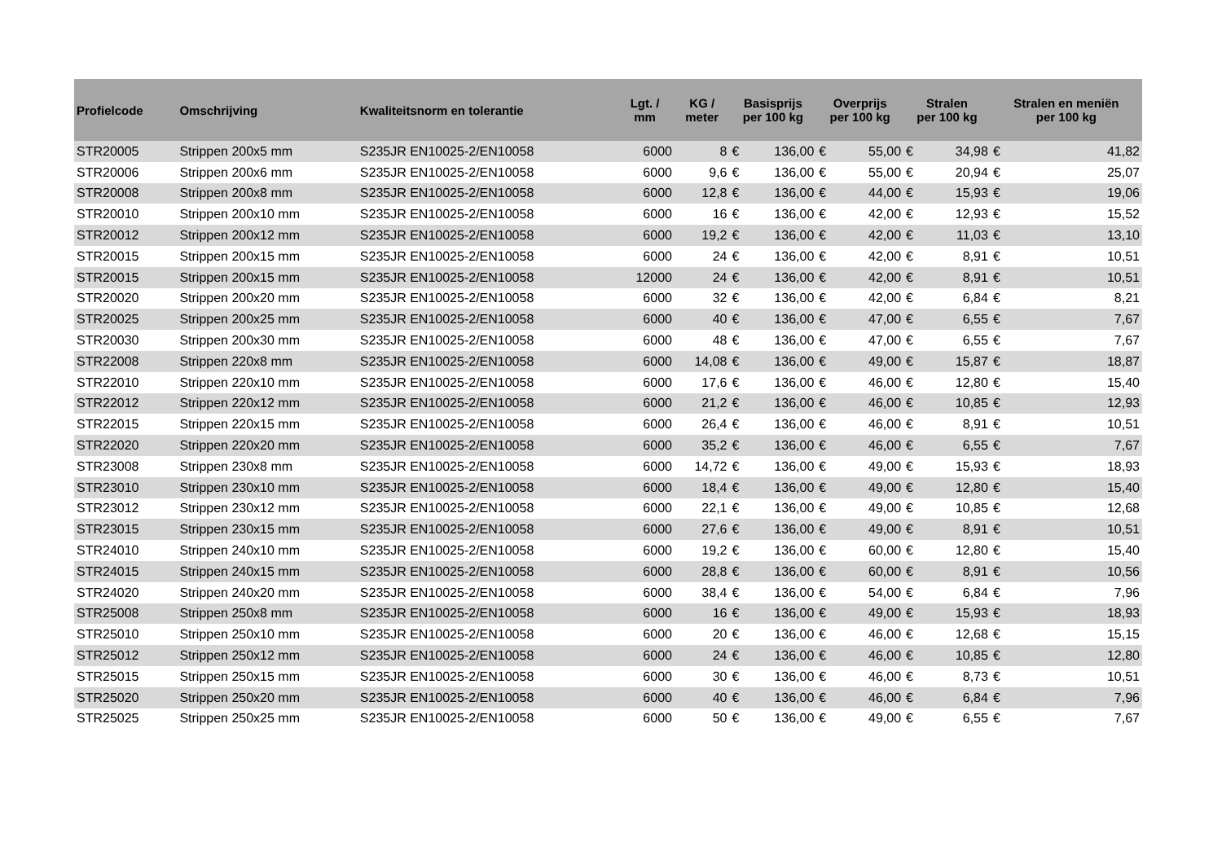| Profielcode | Omschrijving | Kwaliteitsnorm en tolerantie | Lgt. / mm | KG / meter | Basisprijs per 100 kg | | Overprijs per 100 kg | | Stralen per 100 kg | | Stralen en meniën per 100 kg | |
| --- | --- | --- | --- | --- | --- | --- | --- | --- | --- | --- | --- | --- |
| STR20005 | Strippen 200x5 mm | S235JR EN10025-2/EN10058 | 6000 | 8 | € | 136,00 | € | 55,00 | € | 34,98 | € | 41,82 |
| STR20006 | Strippen 200x6 mm | S235JR EN10025-2/EN10058 | 6000 | 9,6 | € | 136,00 | € | 55,00 | € | 20,94 | € | 25,07 |
| STR20008 | Strippen 200x8 mm | S235JR EN10025-2/EN10058 | 6000 | 12,8 | € | 136,00 | € | 44,00 | € | 15,93 | € | 19,06 |
| STR20010 | Strippen 200x10 mm | S235JR EN10025-2/EN10058 | 6000 | 16 | € | 136,00 | € | 42,00 | € | 12,93 | € | 15,52 |
| STR20012 | Strippen 200x12 mm | S235JR EN10025-2/EN10058 | 6000 | 19,2 | € | 136,00 | € | 42,00 | € | 11,03 | € | 13,10 |
| STR20015 | Strippen 200x15 mm | S235JR EN10025-2/EN10058 | 6000 | 24 | € | 136,00 | € | 42,00 | € | 8,91 | € | 10,51 |
| STR20015 | Strippen 200x15 mm | S235JR EN10025-2/EN10058 | 12000 | 24 | € | 136,00 | € | 42,00 | € | 8,91 | € | 10,51 |
| STR20020 | Strippen 200x20 mm | S235JR EN10025-2/EN10058 | 6000 | 32 | € | 136,00 | € | 42,00 | € | 6,84 | € | 8,21 |
| STR20025 | Strippen 200x25 mm | S235JR EN10025-2/EN10058 | 6000 | 40 | € | 136,00 | € | 47,00 | € | 6,55 | € | 7,67 |
| STR20030 | Strippen 200x30 mm | S235JR EN10025-2/EN10058 | 6000 | 48 | € | 136,00 | € | 47,00 | € | 6,55 | € | 7,67 |
| STR22008 | Strippen 220x8 mm | S235JR EN10025-2/EN10058 | 6000 | 14,08 | € | 136,00 | € | 49,00 | € | 15,87 | € | 18,87 |
| STR22010 | Strippen 220x10 mm | S235JR EN10025-2/EN10058 | 6000 | 17,6 | € | 136,00 | € | 46,00 | € | 12,80 | € | 15,40 |
| STR22012 | Strippen 220x12 mm | S235JR EN10025-2/EN10058 | 6000 | 21,2 | € | 136,00 | € | 46,00 | € | 10,85 | € | 12,93 |
| STR22015 | Strippen 220x15 mm | S235JR EN10025-2/EN10058 | 6000 | 26,4 | € | 136,00 | € | 46,00 | € | 8,91 | € | 10,51 |
| STR22020 | Strippen 220x20 mm | S235JR EN10025-2/EN10058 | 6000 | 35,2 | € | 136,00 | € | 46,00 | € | 6,55 | € | 7,67 |
| STR23008 | Strippen 230x8 mm | S235JR EN10025-2/EN10058 | 6000 | 14,72 | € | 136,00 | € | 49,00 | € | 15,93 | € | 18,93 |
| STR23010 | Strippen 230x10 mm | S235JR EN10025-2/EN10058 | 6000 | 18,4 | € | 136,00 | € | 49,00 | € | 12,80 | € | 15,40 |
| STR23012 | Strippen 230x12 mm | S235JR EN10025-2/EN10058 | 6000 | 22,1 | € | 136,00 | € | 49,00 | € | 10,85 | € | 12,68 |
| STR23015 | Strippen 230x15 mm | S235JR EN10025-2/EN10058 | 6000 | 27,6 | € | 136,00 | € | 49,00 | € | 8,91 | € | 10,51 |
| STR24010 | Strippen 240x10 mm | S235JR EN10025-2/EN10058 | 6000 | 19,2 | € | 136,00 | € | 60,00 | € | 12,80 | € | 15,40 |
| STR24015 | Strippen 240x15 mm | S235JR EN10025-2/EN10058 | 6000 | 28,8 | € | 136,00 | € | 60,00 | € | 8,91 | € | 10,56 |
| STR24020 | Strippen 240x20 mm | S235JR EN10025-2/EN10058 | 6000 | 38,4 | € | 136,00 | € | 54,00 | € | 6,84 | € | 7,96 |
| STR25008 | Strippen 250x8 mm | S235JR EN10025-2/EN10058 | 6000 | 16 | € | 136,00 | € | 49,00 | € | 15,93 | € | 18,93 |
| STR25010 | Strippen 250x10 mm | S235JR EN10025-2/EN10058 | 6000 | 20 | € | 136,00 | € | 46,00 | € | 12,68 | € | 15,15 |
| STR25012 | Strippen 250x12 mm | S235JR EN10025-2/EN10058 | 6000 | 24 | € | 136,00 | € | 46,00 | € | 10,85 | € | 12,80 |
| STR25015 | Strippen 250x15 mm | S235JR EN10025-2/EN10058 | 6000 | 30 | € | 136,00 | € | 46,00 | € | 8,73 | € | 10,51 |
| STR25020 | Strippen 250x20 mm | S235JR EN10025-2/EN10058 | 6000 | 40 | € | 136,00 | € | 46,00 | € | 6,84 | € | 7,96 |
| STR25025 | Strippen 250x25 mm | S235JR EN10025-2/EN10058 | 6000 | 50 | € | 136,00 | € | 49,00 | € | 6,55 | € | 7,67 |